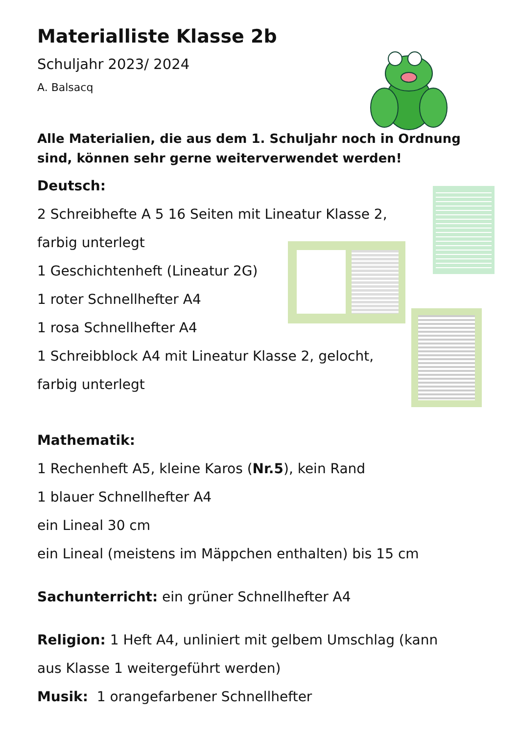Materialliste Klasse 2b
Schuljahr 2023/ 2024
A. Balsacq
Alle Materialien, die aus dem 1. Schuljahr noch in Ordnung sind, können sehr gerne weiterverwendet werden!
Deutsch:
2 Schreibhefte A 5 16 Seiten mit Lineatur Klasse 2,
farbig unterlegt
1 Geschichtenheft (Lineatur 2G)
1 roter Schnellhefter A4
1 rosa Schnellhefter A4
1 Schreibblock A4 mit Lineatur Klasse 2, gelocht,
farbig unterlegt
Mathematik:
1 Rechenheft A5, kleine Karos (Nr.5), kein Rand
1 blauer Schnellhefter A4
ein Lineal 30 cm
ein Lineal (meistens im Mäppchen enthalten) bis 15 cm
Sachunterricht: ein grüner Schnellhefter A4
Religion: 1 Heft A4, unliniert mit gelbem Umschlag (kann
aus Klasse 1 weitergeführt werden)
Musik: 1 orangefarbener Schnellhefter